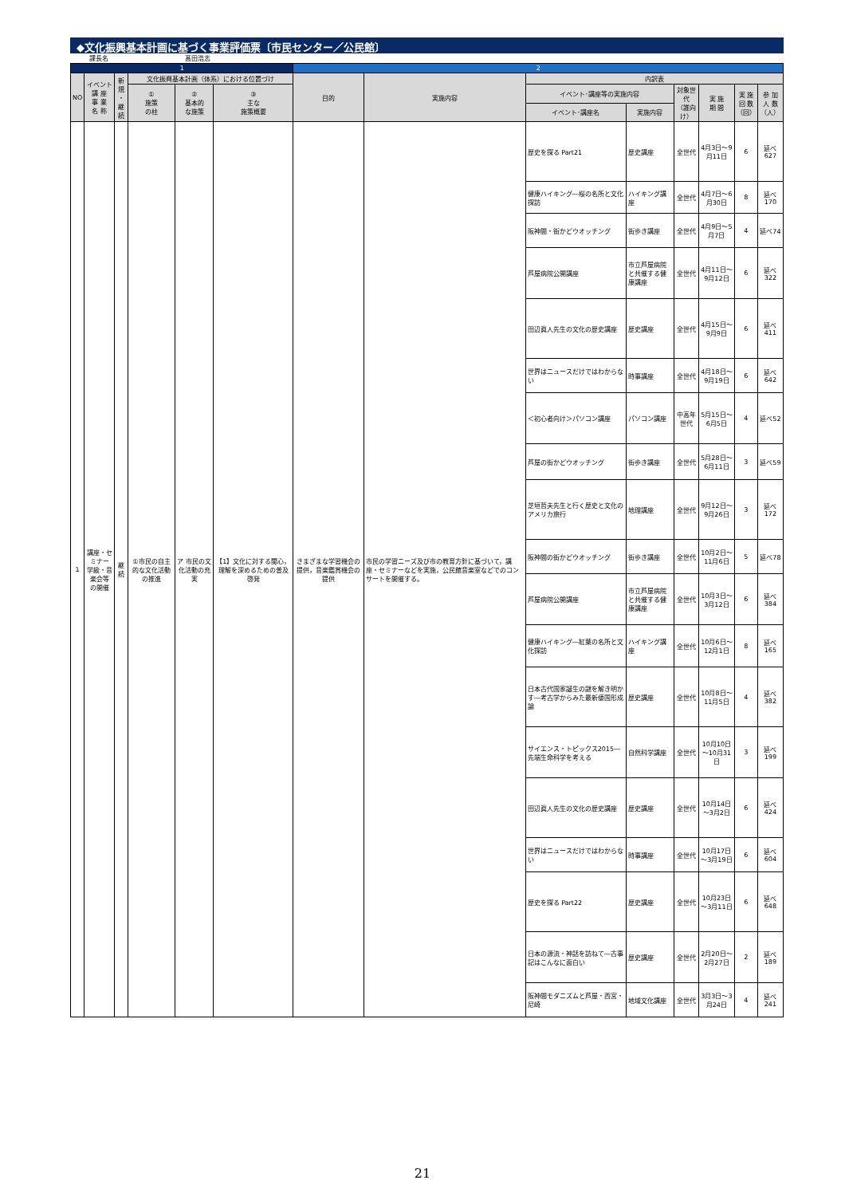◆文化振興基本計画に基づく事業評価票〔市民センター／公民館〕
課長名 髙田浩志
| 1 | | | | | | 2 | | | | | | | |
| NO | イベント 講 座 事 業 名 称 | 新規 ・ 継続 | 文化振興基本計画（体系）における位置づけ | | | 目的 | 実施内容 | 内訳表 | | | | | |
| | | | ① 施策 の柱 | ② 基本的 な施策 | ③ 主な 施策概要 | | | イベント･講座等の実施内容 | | 対象世代 （誰向け） | 実 施 期 間 | 実 施 回 数 （回） | 参 加 人 数 （人） |
| | | | | | | | | イベント･講座名 | 実施内容 | | | | |
| 1 | 講座・セミナー 学級・音楽会等 の開催 | 継続 | ①市民の自主的な文化活動の推進 | ア 市民の文化活動の充実 | 【1】文化に対する関心，理解を深めるための普及啓発 | さまざまな学習機会の提供，音楽鑑賞機会の提供 | 市民の学習ニーズ及び市の教育方針に基づいて，講座・セミナーなどを実施，公民館音楽室などでのコンサートを開催する。 | 歴史を探る Part21 | 歴史講座 | 全世代 | 4月3日～9月11日 | 6 | 延べ627 |
| | | | | | | | | 健康ハイキング―桜の名所と文化探訪 | ハイキング講座 | 全世代 | 4月7日～6月30日 | 8 | 延べ170 |
| | | | | | | | | 阪神間・街かどウオッチング | 街歩き講座 | 全世代 | 4月9日～5月7日 | 4 | 延べ74 |
| | | | | | | | | 芦屋病院公開講座 | 市立芦屋病院と共催する健康講座 | 全世代 | 4月11日～9月12日 | 6 | 延べ322 |
| | | | | | | | | 田辺眞人先生の文化の歴史講座 | 歴史講座 | 全世代 | 4月15日～9月9日 | 6 | 延べ411 |
| | | | | | | | | 世界はニュースだけではわからない | 時事講座 | 全世代 | 4月18日～9月19日 | 6 | 延べ642 |
| | | | | | | | | ＜初心者向け＞パソコン講座 | パソコン講座 | 中高年世代 | 5月15日～6月5日 | 4 | 延べ52 |
| | | | | | | | | 芦屋の街かどウオッチング | 街歩き講座 | 全世代 | 5月28日～6月11日 | 3 | 延べ59 |
| | | | | | | | | 芝垣哲夫先生と行く歴史と文化のアメリカ旅行 | 地理講座 | 全世代 | 9月12日～9月26日 | 3 | 延べ172 |
| | | | | | | | | 阪神間の街かどウオッチング | 街歩き講座 | 全世代 | 10月2日～11月6日 | 5 | 延べ78 |
| | | | | | | | | 芦屋病院公開講座 | 市立芦屋病院と共催する健康講座 | 全世代 | 10月3日～3月12日 | 6 | 延べ384 |
| | | | | | | | | 健康ハイキング―紅葉の名所と文化探訪 | ハイキング講座 | 全世代 | 10月6日～12月1日 | 8 | 延べ165 |
| | | | | | | | | 日本古代国家誕生の謎を解き明かす―考古学からみた最新倭国形成論 | 歴史講座 | 全世代 | 10月8日～11月5日 | 4 | 延べ382 |
| | | | | | | | | サイエンス・トピックス2015―先端生命科学を考える | 自然科学講座 | 全世代 | 10月10日～10月31日 | 3 | 延べ199 |
| | | | | | | | | 田辺眞人先生の文化の歴史講座 | 歴史講座 | 全世代 | 10月14日～3月2日 | 6 | 延べ424 |
| | | | | | | | | 世界はニュースだけではわからない | 時事講座 | 全世代 | 10月17日～3月19日 | 6 | 延べ604 |
| | | | | | | | | 歴史を探る Part22 | 歴史講座 | 全世代 | 10月23日～3月11日 | 6 | 延べ648 |
| | | | | | | | | 日本の源流・神話を訪ねて―古事記はこんなに面白い | 歴史講座 | 全世代 | 2月20日～2月27日 | 2 | 延べ189 |
| | | | | | | | | 阪神間モダニズムと芦屋・西宮・尼崎 | 地域文化講座 | 全世代 | 3月3日～3月24日 | 4 | 延べ241 |
21